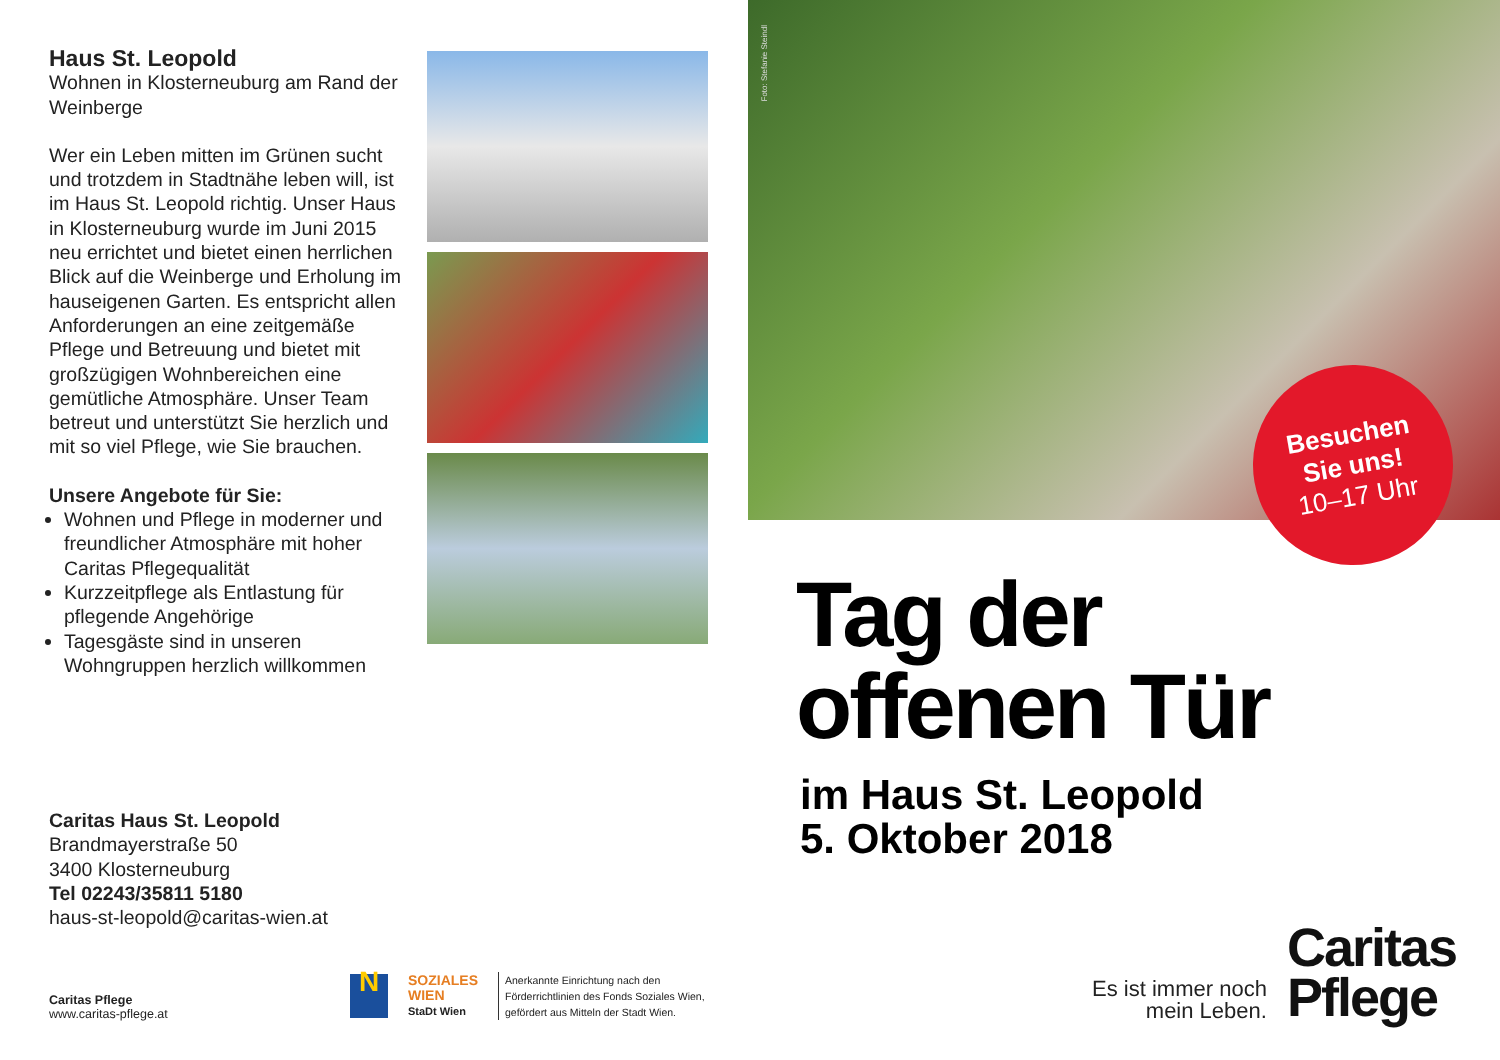Haus St. Leopold
Wohnen in Klosterneuburg am Rand der Weinberge
Wer ein Leben mitten im Grünen sucht und trotzdem in Stadtnähe leben will, ist im Haus St. Leopold richtig. Unser Haus in Klosterneuburg wurde im Juni 2015 neu errichtet und bietet einen herrlichen Blick auf die Weinberge und Erholung im hauseigenen Garten. Es entspricht allen Anforderungen an eine zeitgemäße Pflege und Betreuung und bietet mit großzügigen Wohnbereichen eine gemütliche Atmosphäre. Unser Team betreut und unterstützt Sie herzlich und mit so viel Pflege, wie Sie brauchen.
Unsere Angebote für Sie:
Wohnen und Pflege in moderner und freundlicher Atmosphäre mit hoher Caritas Pflegequalität
Kurzzeitpflege als Entlastung für pflegende Angehörige
Tagesgäste sind in unseren Wohngruppen herzlich willkommen
Caritas Haus St. Leopold
Brandmayerstraße 50
3400 Klosterneuburg
Tel 02243/35811 5180
haus-st-leopold@caritas-wien.at
Caritas Pflege
www.caritas-pflege.at
N
SOZIALES
WIEN
StaDt Wien
Anerkannte Einrichtung nach den
Förderrichtlinien des Fonds Soziales Wien,
gefördert aus Mitteln der Stadt Wien.
Foto: Stefanie Steindl
Besuchen
Sie uns!
10–17 Uhr
Tag der
offenen Tür
im Haus St. Leopold
5. Oktober 2018
Es ist immer noch
mein Leben.
Caritas
Pflege